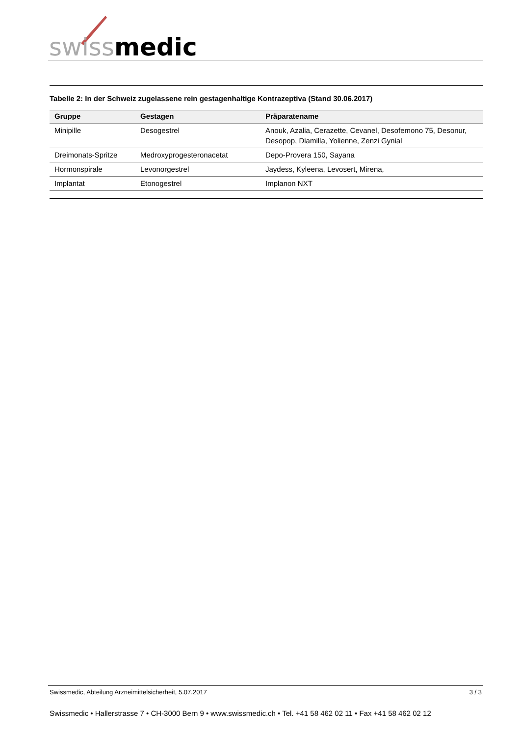swiss medic
Tabelle 2: In der Schweiz zugelassene rein gestagenhaltige Kontrazeptiva (Stand 30.06.2017)
| Gruppe | Gestagen | Präparatename |
| --- | --- | --- |
| Minipille | Desogestrel | Anouk, Azalia, Cerazette, Cevanel, Desofemono 75, Desonur, Desopop, Diamilla, Yolienne, Zenzi Gynial |
| Dreimonats-Spritze | Medroxyprogesteronacetat | Depo-Provera 150, Sayana |
| Hormonspirale | Levonorgestrel | Jaydess, Kyleena, Levosert, Mirena, |
| Implantat | Etonogestrel | Implanon NXT |
Swissmedic, Abteilung Arzneimittelsicherheit, 5.07.2017 3 / 3
Swissmedic • Hallerstrasse 7 • CH-3000 Bern 9 • www.swissmedic.ch • Tel. +41 58 462 02 11 • Fax +41 58 462 02 12